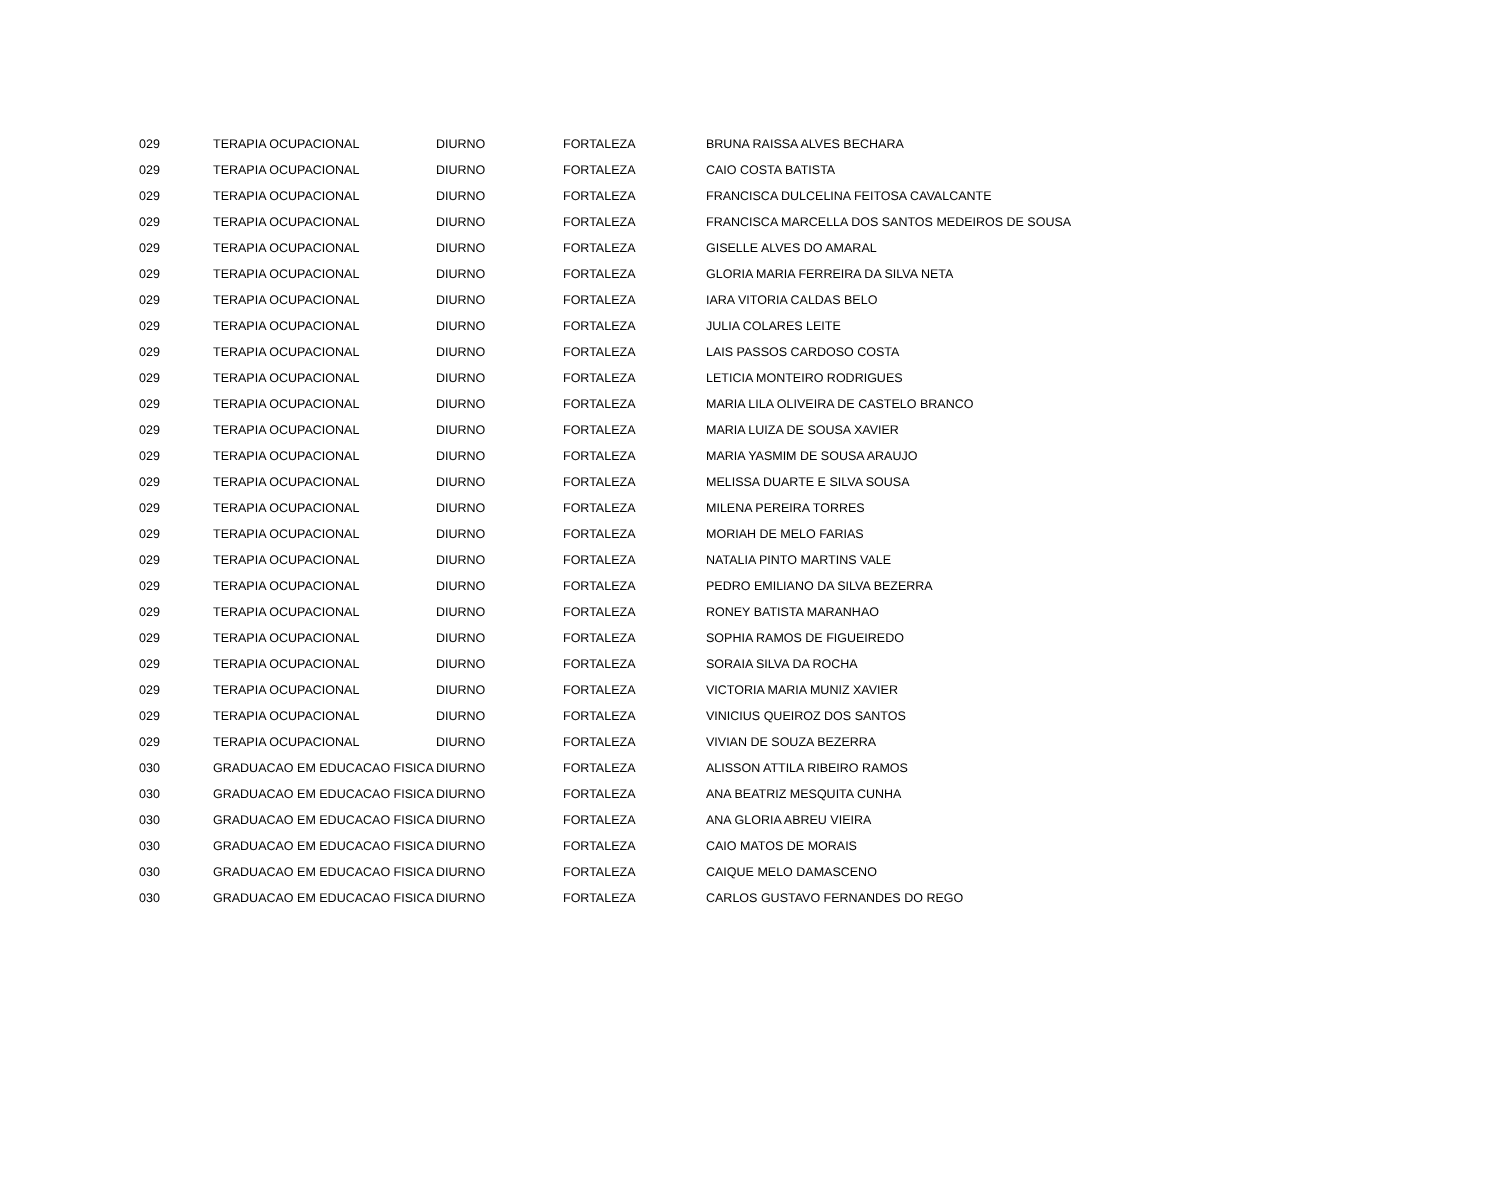| 029 | TERAPIA OCUPACIONAL | DIURNO | FORTALEZA | BRUNA RAISSA ALVES BECHARA |
| 029 | TERAPIA OCUPACIONAL | DIURNO | FORTALEZA | CAIO COSTA BATISTA |
| 029 | TERAPIA OCUPACIONAL | DIURNO | FORTALEZA | FRANCISCA DULCELINA FEITOSA CAVALCANTE |
| 029 | TERAPIA OCUPACIONAL | DIURNO | FORTALEZA | FRANCISCA MARCELLA DOS SANTOS MEDEIROS DE SOUSA |
| 029 | TERAPIA OCUPACIONAL | DIURNO | FORTALEZA | GISELLE ALVES DO AMARAL |
| 029 | TERAPIA OCUPACIONAL | DIURNO | FORTALEZA | GLORIA MARIA FERREIRA DA SILVA NETA |
| 029 | TERAPIA OCUPACIONAL | DIURNO | FORTALEZA | IARA VITORIA CALDAS BELO |
| 029 | TERAPIA OCUPACIONAL | DIURNO | FORTALEZA | JULIA COLARES LEITE |
| 029 | TERAPIA OCUPACIONAL | DIURNO | FORTALEZA | LAIS PASSOS CARDOSO COSTA |
| 029 | TERAPIA OCUPACIONAL | DIURNO | FORTALEZA | LETICIA MONTEIRO RODRIGUES |
| 029 | TERAPIA OCUPACIONAL | DIURNO | FORTALEZA | MARIA LILA OLIVEIRA DE CASTELO BRANCO |
| 029 | TERAPIA OCUPACIONAL | DIURNO | FORTALEZA | MARIA LUIZA DE SOUSA XAVIER |
| 029 | TERAPIA OCUPACIONAL | DIURNO | FORTALEZA | MARIA YASMIM DE SOUSA ARAUJO |
| 029 | TERAPIA OCUPACIONAL | DIURNO | FORTALEZA | MELISSA DUARTE E SILVA SOUSA |
| 029 | TERAPIA OCUPACIONAL | DIURNO | FORTALEZA | MILENA PEREIRA TORRES |
| 029 | TERAPIA OCUPACIONAL | DIURNO | FORTALEZA | MORIAH DE MELO FARIAS |
| 029 | TERAPIA OCUPACIONAL | DIURNO | FORTALEZA | NATALIA PINTO MARTINS VALE |
| 029 | TERAPIA OCUPACIONAL | DIURNO | FORTALEZA | PEDRO EMILIANO DA SILVA BEZERRA |
| 029 | TERAPIA OCUPACIONAL | DIURNO | FORTALEZA | RONEY BATISTA MARANHAO |
| 029 | TERAPIA OCUPACIONAL | DIURNO | FORTALEZA | SOPHIA RAMOS DE FIGUEIREDO |
| 029 | TERAPIA OCUPACIONAL | DIURNO | FORTALEZA | SORAIA SILVA DA ROCHA |
| 029 | TERAPIA OCUPACIONAL | DIURNO | FORTALEZA | VICTORIA MARIA MUNIZ XAVIER |
| 029 | TERAPIA OCUPACIONAL | DIURNO | FORTALEZA | VINICIUS QUEIROZ DOS SANTOS |
| 029 | TERAPIA OCUPACIONAL | DIURNO | FORTALEZA | VIVIAN DE SOUZA BEZERRA |
| 030 | GRADUACAO EM EDUCACAO FISICA | DIURNO | FORTALEZA | ALISSON ATTILA RIBEIRO RAMOS |
| 030 | GRADUACAO EM EDUCACAO FISICA | DIURNO | FORTALEZA | ANA BEATRIZ MESQUITA CUNHA |
| 030 | GRADUACAO EM EDUCACAO FISICA | DIURNO | FORTALEZA | ANA GLORIA ABREU VIEIRA |
| 030 | GRADUACAO EM EDUCACAO FISICA | DIURNO | FORTALEZA | CAIO MATOS DE MORAIS |
| 030 | GRADUACAO EM EDUCACAO FISICA | DIURNO | FORTALEZA | CAIQUE MELO DAMASCENO |
| 030 | GRADUACAO EM EDUCACAO FISICA | DIURNO | FORTALEZA | CARLOS GUSTAVO FERNANDES DO REGO |